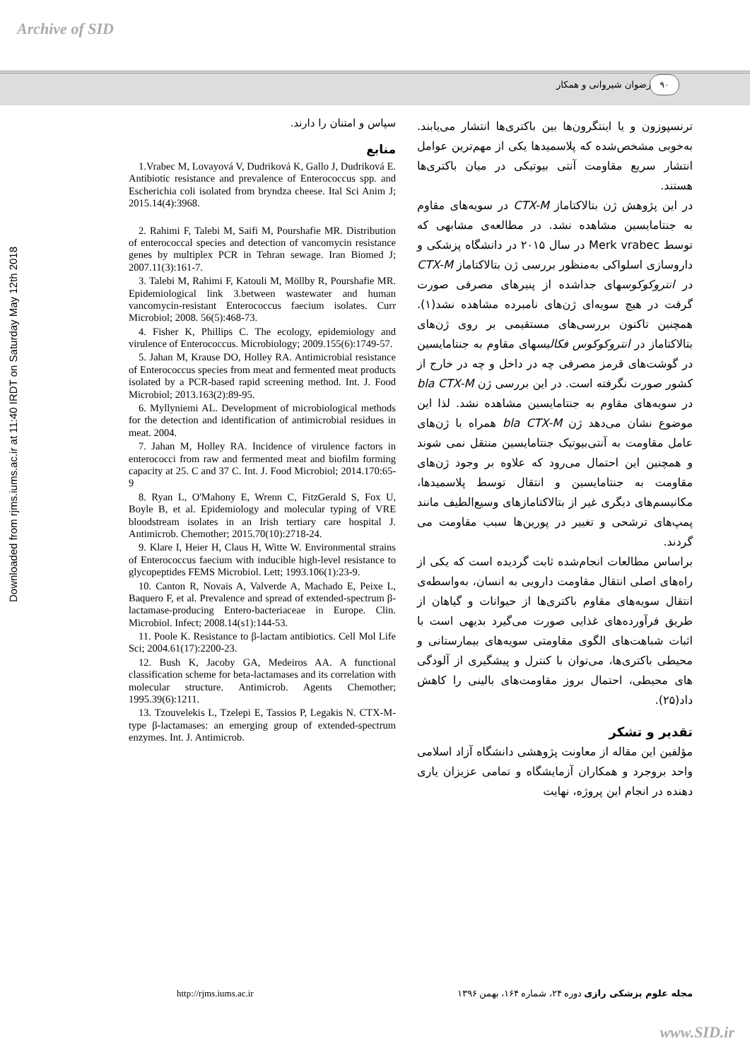Archive of SID
۹۰ رضوان شیروانی و همکار
Downloaded from rjms.iums.ac.ir at 11:40 IRDT on Saturday May 12th 2018
ترنسپوزون و یا اینتگرون‌ها بین باکتری‌ها انتشار می‌یابند. به‌خوبی مشخص‌شده که پلاسمیدها یکی از مهم‌ترین عوامل انتشار سریع مقاومت آنتی بیوتیکی در میان باکتری‌ها هستند.
در این پژوهش ژن بتالاکتاماز CTX-M در سویه‌های مقاوم به جنتامایسین مشاهده نشد. در مطالعه‌ی مشابهی که توسط Merk vrabec در سال ۲۰۱۵ در دانشگاه پزشکی و داروسازی اسلواکی به‌منظور بررسی ژن بتالاکتاماز CTX-M در انتروکوکوسهای جداشده از پنیرهای مصرفی صورت گرفت در هیچ سویه‌ای ژن‌های نامبرده مشاهده نشد(۱). همچنین تاکنون بررسی‌های مستقیمی بر روی ژن‌های بتالاکتاماز در انتروکوکوس فکالیسهای مقاوم به جنتامایسین در گوشت‌های قرمز مصرفی چه در داخل و چه در خارج از کشور صورت نگرفته است. در این بررسی ژن bla CTX-M در سویه‌های مقاوم به جنتامایسین مشاهده نشد. لذا این موضوع نشان می‌دهد ژن bla CTX-M همراه با ژن‌های عامل مقاومت به آنتی‌بیوتیک جنتامایسین منتقل نمی شوند و همچنین این احتمال می‌رود که علاوه بر وجود ژن‌های مقاومت به جنتامایسین و انتقال توسط پلاسمیدها، مکانیسم‌های دیگری غیر از بتالاکتامازهای وسیع‌الطیف مانند پمپ‌های ترشحی و تغییر در پورین‌ها سبب مقاومت می گردند.
براساس مطالعات انجام‌شده ثابت گردیده است که یکی از راه‌های اصلی انتقال مقاومت دارویی به انسان، به‌واسطه‌ی انتقال سویه‌های مقاوم باکتری‌ها از حیوانات و گیاهان از طریق فرآورده‌های غذایی صورت می‌گیرد بدیهی است با اثبات شباهت‌های الگوی مقاومتی سویه‌های بیمارستانی و محیطی باکتری‌ها، می‌توان با کنترل و پیشگیری از آلودگی های محیطی، احتمال بروز مقاومت‌های بالینی را کاهش داد(۲۵).
تقدیر و تشکر
مؤلفین این مقاله از معاونت پژوهشی دانشگاه آزاد اسلامی واحد بروجرد و همکاران آزمایشگاه و تمامی عزیزان یاری دهنده در انجام این پروژه، نهایت
سپاس و امتنان را دارند.
منابع
1.Vrabec M, Lovayová V, Dudriková K, Gallo J, Dudriková E. Antibiotic resistance and prevalence of Enterococcus spp. and Escherichia coli isolated from bryndza cheese. Ital Sci Anim J; 2015.14(4):3968.
2. Rahimi F, Talebi M, Saifi M, Pourshafie MR. Distribution of enterococcal species and detection of vancomycin resistance genes by multiplex PCR in Tehran sewage. Iran Biomed J; 2007.11(3):161-7.
3. Talebi M, Rahimi F, Katouli M, Möllby R, Pourshafie MR. Epidemiological link 3.between wastewater and human vancomycin-resistant Enterococcus faecium isolates. Curr Microbiol; 2008. 56(5):468-73.
4. Fisher K, Phillips C. The ecology, epidemiology and virulence of Enterococcus. Microbiology; 2009.155(6):1749-57.
5. Jahan M, Krause DO, Holley RA. Antimicrobial resistance of Enterococcus species from meat and fermented meat products isolated by a PCR-based rapid screening method. Int. J. Food Microbiol; 2013.163(2):89-95.
6. Myllyniemi AL. Development of microbiological methods for the detection and identification of antimicrobial residues in meat. 2004.
7. Jahan M, Holley RA. Incidence of virulence factors in enterococci from raw and fermented meat and biofilm forming capacity at 25. C and 37 C. Int. J. Food Microbiol; 2014.170:65-9
8. Ryan L, O'Mahony E, Wrenn C, FitzGerald S, Fox U, Boyle B, et al. Epidemiology and molecular typing of VRE bloodstream isolates in an Irish tertiary care hospital J. Antimicrob. Chemother; 2015.70(10):2718-24.
9. Klare I, Heier H, Claus H, Witte W. Environmental strains of Enterococcus faecium with inducible high-level resistance to glycopeptides FEMS Microbiol. Lett; 1993.106(1):23-9.
10. Canton R, Novais A, Valverde A, Machado E, Peixe L, Baquero F, et al. Prevalence and spread of extended-spectrum β-lactamase-producing Entero-bacteriaceae in Europe. Clin. Microbiol. Infect; 2008.14(s1):144-53.
11. Poole K. Resistance to β-lactam antibiotics. Cell Mol Life Sci; 2004.61(17):2200-23.
12. Bush K, Jacoby GA, Medeiros AA. A functional classification scheme for beta-lactamases and its correlation with molecular structure. Antimicrob. Agents Chemother; 1995.39(6):1211.
13. Tzouvelekis L, Tzelepi E, Tassios P, Legakis N. CTX-M-type β-lactamases: an emerging group of extended-spectrum enzymes. Int. J. Antimicrob.
http://rjms.iums.ac.ir مجله علوم پزشکی رازی دوره ۲۴، شماره ۱۶۴، بهمن ۱۳۹۶
www.SID.ir